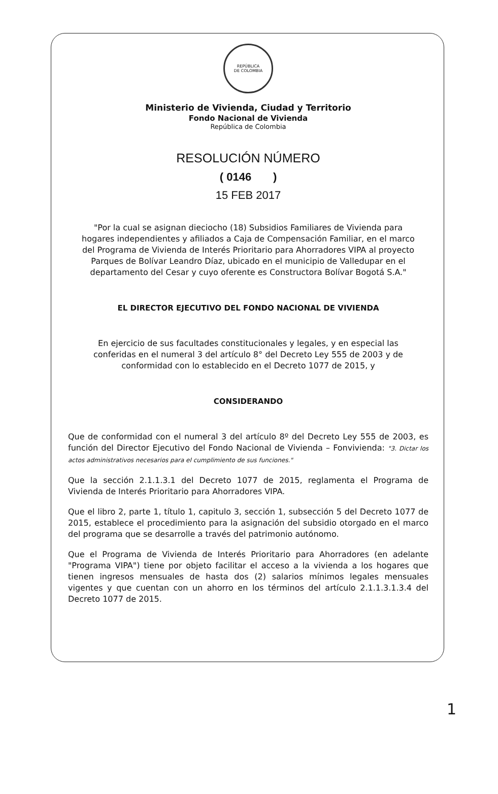REPÚBLICA
DE COLOMBIA
Ministerio de Vivienda, Ciudad y Territorio
Fondo Nacional de Vivienda
República de Colombia
RESOLUCIÓN NÚMERO
( 0146 )
15 FEB 2017
"Por la cual se asignan dieciocho (18) Subsidios Familiares de Vivienda para hogares independientes y afiliados a Caja de Compensación Familiar, en el marco del Programa de Vivienda de Interés Prioritario para Ahorradores VIPA al proyecto Parques de Bolívar Leandro Díaz, ubicado en el municipio de Valledupar en el departamento del Cesar y cuyo oferente es Constructora Bolívar Bogotá S.A."
EL DIRECTOR EJECUTIVO DEL FONDO NACIONAL DE VIVIENDA
En ejercicio de sus facultades constitucionales y legales, y en especial las conferidas en el numeral 3 del artículo 8° del Decreto Ley 555 de 2003 y de conformidad con lo establecido en el Decreto 1077 de 2015, y
CONSIDERANDO
Que de conformidad con el numeral 3 del artículo 8º del Decreto Ley 555 de 2003, es función del Director Ejecutivo del Fondo Nacional de Vivienda – Fonvivienda: "3. Dictar los actos administrativos necesarios para el cumplimiento de sus funciones."
Que la sección 2.1.1.3.1 del Decreto 1077 de 2015, reglamenta el Programa de Vivienda de Interés Prioritario para Ahorradores VIPA.
Que el libro 2, parte 1, título 1, capitulo 3, sección 1, subsección 5 del Decreto 1077 de 2015, establece el procedimiento para la asignación del subsidio otorgado en el marco del programa que se desarrolle a través del patrimonio autónomo.
Que el Programa de Vivienda de Interés Prioritario para Ahorradores (en adelante "Programa VIPA") tiene por objeto facilitar el acceso a la vivienda a los hogares que tienen ingresos mensuales de hasta dos (2) salarios mínimos legales mensuales vigentes y que cuentan con un ahorro en los términos del artículo 2.1.1.3.1.3.4 del Decreto 1077 de 2015.
1